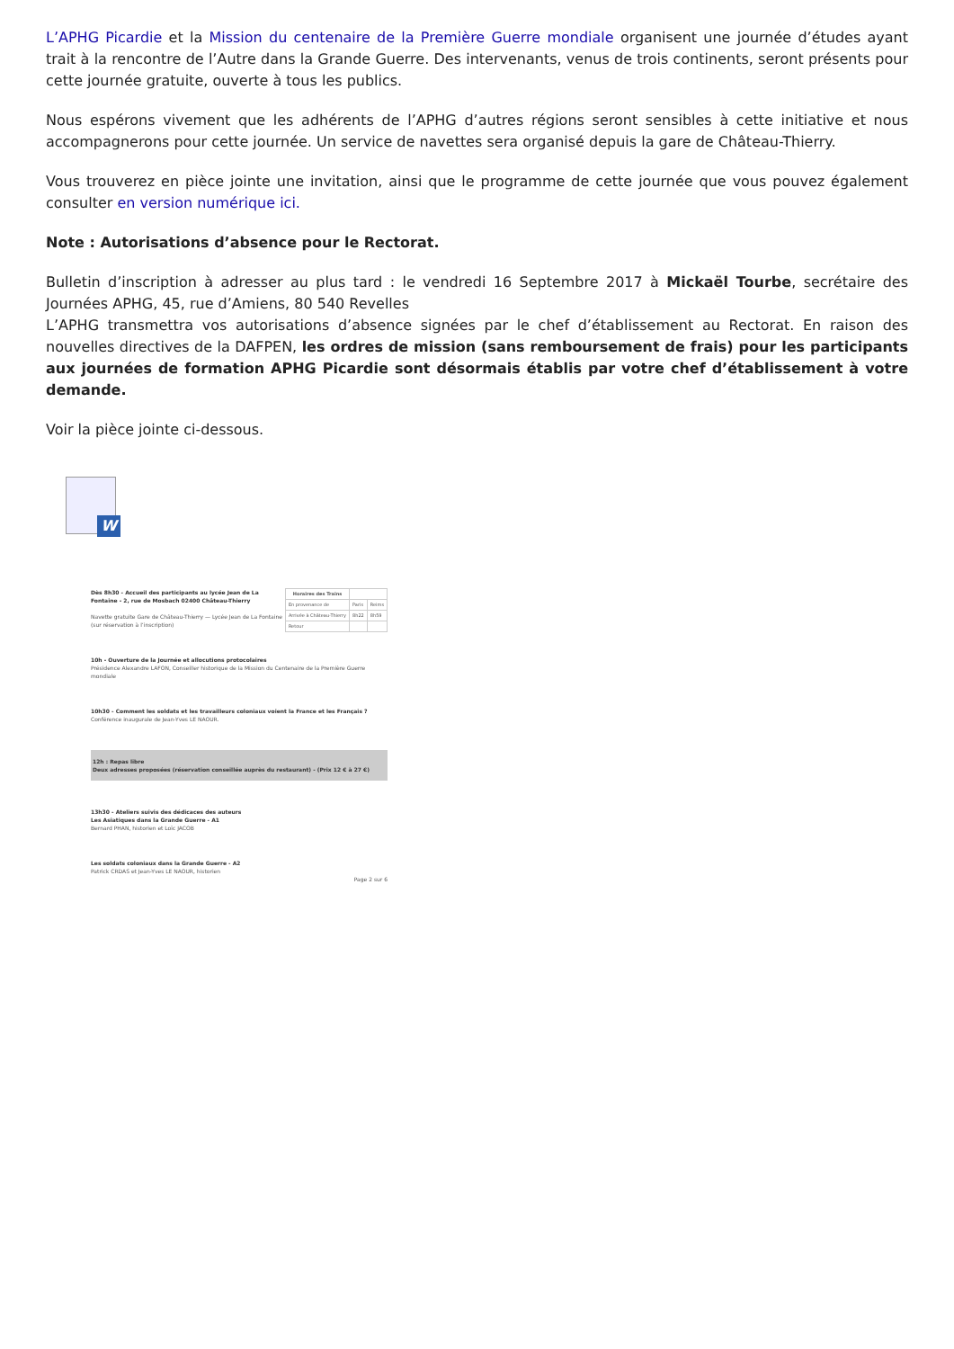L’APHG Picardie et la Mission du centenaire de la Première Guerre mondiale organisent une journée d’études ayant trait à la rencontre de l’Autre dans la Grande Guerre. Des intervenants, venus de trois continents, seront présents pour cette journée gratuite, ouverte à tous les publics.
Nous espérons vivement que les adhérents de l’APHG d’autres régions seront sensibles à cette initiative et nous accompagnerons pour cette journée. Un service de navettes sera organisé depuis la gare de Château-Thierry.
Vous trouverez en pièce jointe une invitation, ainsi que le programme de cette journée que vous pouvez également consulter en version numérique ici.
Note : Autorisations d’absence pour le Rectorat.
Bulletin d’inscription à adresser au plus tard : le vendredi 16 Septembre 2017 à Mickaël Tourbe, secrétaire des Journées APHG, 45, rue d’Amiens, 80 540 Revelles
L’APHG transmettra vos autorisations d’absence signées par le chef d’établissement au Rectorat. En raison des nouvelles directives de la DAFPEN, les ordres de mission (sans remboursement de frais) pour les participants aux journées de formation APHG Picardie sont désormais établis par votre chef d’établissement à votre demande.
Voir la pièce jointe ci-dessous.
W
| Horaires des Trains | | |
| --- | --- | --- |
| En provenance de | Paris | Reims |
| Arrivée à Château-Thierry | 8h22 | 8h59 |
| Retour | | |
Dès 8h30 - Accueil des participants au lycée Jean de La Fontaine - 2, rue de Mosbach 02400 Château-Thierry
Navette gratuite Gare de Château-Thierry — Lycée Jean de La Fontaine (sur réservation à l’inscription)
10h - Ouverture de la Journée et allocutions protocolaires
Présidence Alexandre LAFON, Conseiller historique de la Mission du Centenaire de la Première Guerre mondiale
10h30 - Comment les soldats et les travailleurs coloniaux voient la France et les Français ?
Conférence inaugurale de Jean-Yves LE NAOUR.
12h : Repas libre
Deux adresses proposées (réservation conseillée auprès du restaurant) - (Prix 12 € à 27 €)
13h30 - Ateliers suivis des dédicaces des auteurs
Les Asiatiques dans la Grande Guerre - A1
Bernard PHAN, historien et Loïc JACOB
Les soldats coloniaux dans la Grande Guerre - A2
Patrick CRDAS et Jean-Yves LE NAOUR, historien
Page 2 sur 6